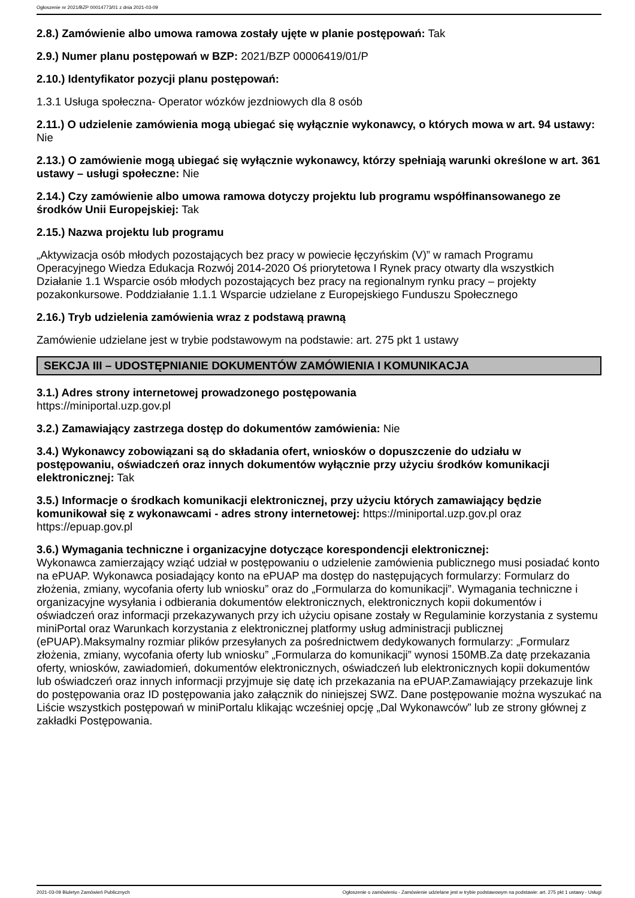Ogłoszenie nr 2021/BZP 00014773/01 z dnia 2021-03-09
2.8.) Zamówienie albo umowa ramowa zostały ujęte w planie postępowań: Tak
2.9.) Numer planu postępowań w BZP: 2021/BZP 00006419/01/P
2.10.) Identyfikator pozycji planu postępowań:
1.3.1 Usługa społeczna- Operator wózków jezdniowych dla 8 osób
2.11.) O udzielenie zamówienia mogą ubiegać się wyłącznie wykonawcy, o których mowa w art. 94 ustawy: Nie
2.13.) O zamówienie mogą ubiegać się wyłącznie wykonawcy, którzy spełniają warunki określone w art. 361 ustawy – usługi społeczne: Nie
2.14.) Czy zamówienie albo umowa ramowa dotyczy projektu lub programu współfinansowanego ze środków Unii Europejskiej: Tak
2.15.) Nazwa projektu lub programu
„Aktywizacja osób młodych pozostających bez pracy w powiecie łęczyńskim (V)” w ramach Programu Operacyjnego Wiedza Edukacja Rozwój 2014-2020 Oś priorytetowa I Rynek pracy otwarty dla wszystkich Działanie 1.1 Wsparcie osób młodych pozostających bez pracy na regionalnym rynku pracy – projekty pozakonkursowe. Poddziałanie 1.1.1 Wsparcie udzielane z Europejskiego Funduszu Społecznego
2.16.) Tryb udzielenia zamówienia wraz z podstawą prawną
Zamówienie udzielane jest w trybie podstawowym na podstawie: art. 275 pkt 1 ustawy
SEKCJA III – UDOSTĘPNIANIE DOKUMENTÓW ZAMÓWIENIA I KOMUNIKACJA
3.1.) Adres strony internetowej prowadzonego postępowania
https://miniportal.uzp.gov.pl
3.2.) Zamawiający zastrzega dostęp do dokumentów zamówienia: Nie
3.4.) Wykonawcy zobowiązani są do składania ofert, wniosków o dopuszczenie do udziału w postępowaniu, oświadczeń oraz innych dokumentów wyłącznie przy użyciu środków komunikacji elektronicznej: Tak
3.5.) Informacje o środkach komunikacji elektronicznej, przy użyciu których zamawiający będzie komunikował się z wykonawcami - adres strony internetowej: https://miniportal.uzp.gov.pl oraz https://epuap.gov.pl
3.6.) Wymagania techniczne i organizacyjne dotyczące korespondencji elektronicznej:
Wykonawca zamierzający wziąć udział w postępowaniu o udzielenie zamówienia publicznego musi posiadać konto na ePUAP. Wykonawca posiadający konto na ePUAP ma dostęp do następujących formularzy: Formularz do złożenia, zmiany, wycofania oferty lub wniosku” oraz do „Formularza do komunikacji”. Wymagania techniczne i organizacyjne wysyłania i odbierania dokumentów elektronicznych, elektronicznych kopii dokumentów i oświadczeń oraz informacji przekazywanych przy ich użyciu opisane zostały w Regulaminie korzystania z systemu miniPortal oraz Warunkach korzystania z elektronicznej platformy usług administracji publicznej (ePUAP).Maksymalny rozmiar plików przesyłanych za pośrednictwem dedykowanych formularzy: „Formularz złożenia, zmiany, wycofania oferty lub wniosku” „Formularza do komunikacji” wynosi 150MB.Za datę przekazania oferty, wniosków, zawiadomień, dokumentów elektronicznych, oświadczeń lub elektronicznych kopii dokumentów lub oświadczeń oraz innych informacji przyjmuje się datę ich przekazania na ePUAP.Zamawiający przekazuje link do postępowania oraz ID postępowania jako załącznik do niniejszej SWZ. Dane postępowanie można wyszukać na Liście wszystkich postępowań w miniPortalu klikając wcześniej opcję „Dal Wykonawców” lub ze strony głównej z zakładki Postępowania.
2021-03-09 Biuletyn Zamówień Publicznych Ogłoszenie o zamówieniu - Zamówienie udzielane jest w trybie podstawowym na podstawie: art. 275 pkt 1 ustawy - Usługi